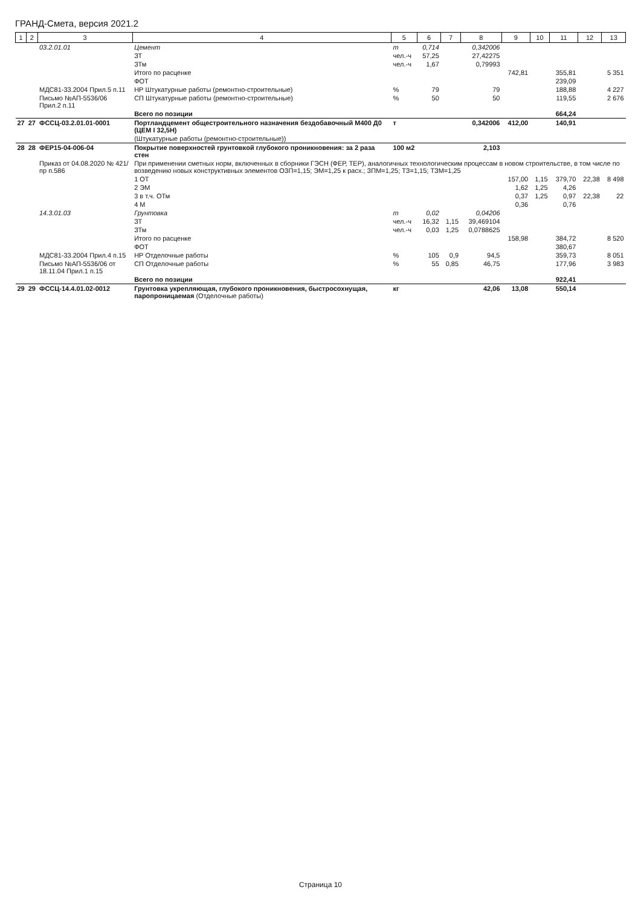ГРАНД-Смета, версия 2021.2
| 1 | 2 | 3 | 4 | 5 | 6 | 7 | 8 | 9 | 10 | 11 | 12 | 13 |
| --- | --- | --- | --- | --- | --- | --- | --- | --- | --- | --- | --- | --- |
| | | 03.2.01.01 | Цемент | т | 0,714 | | 0,342006 | | | | | |
| | | | ЗТ | чел.-ч | 57,25 | | 27,42275 | | | | | |
| | | | ЗТм | чел.-ч | 1,67 | | 0,79993 | | | | | |
| | | | Итого по расценке | | | | | 742,81 | | 355,81 | | 5 351 |
| | | | ФОТ | | | | | | | 239,09 | | |
| | | МДС81-33.2004 Прил.5 п.11 | НР Штукатурные работы (ремонтно-строительные) | % | 79 | | 79 | | | 188,88 | | 4 227 |
| | | Письмо №АП-5536/06 Прил.2 п.11 | СП Штукатурные работы (ремонтно-строительные) | % | 50 | | 50 | | | 119,55 | | 2 676 |
| | | | Всего по позиции | | | | | | | 664,24 | | |
| 27 | 27 | ФССЦ-03.2.01.01-0001 | Портландцемент общестроительного назначения бездобавочный М400 Д0 (ЦЕМ I 32,5Н) | т | | | 0,342006 | 412,00 | | 140,91 | | |
| | | | (Штукатурные работы (ремонтно-строительные)) | | | | | | | | | |
| 28 | 28 | ФЕР15-04-006-04 | Покрытие поверхностей грунтовкой глубокого проникновения: за 2 раза стен | 100 м2 | | | 2,103 | | | | | |
| | | Приказ от 04.08.2020 № 421/пр п.586 | При применении сметных норм, включенных в сборники ГЭСН (ФЕР, ТЕР), аналогичных технологическим процессам в новом строительстве, в том числе по возведению новых конструктивных элементов ОЗП=1,15; ЭМ=1,25 к расх.; ЗПМ=1,25; ТЗ=1,15; ТЗМ=1,25 | | | | | | | | | |
| | | | 1 ОТ | | | | | 157,00 | 1,15 | 379,70 | 22,38 | 8 498 |
| | | | 2 ЭМ | | | | | 1,62 | 1,25 | 4,26 | | |
| | | | 3 в т.ч. ОТм | | | | | 0,37 | 1,25 | 0,97 | 22,38 | 22 |
| | | | 4 М | | | | | 0,36 | | 0,76 | | |
| | | 14.3.01.03 | Грунтовка | т | 0,02 | | 0,04206 | | | | | |
| | | | ЗТ | чел.-ч | 16,32 | 1,15 | 39,469104 | | | | | |
| | | | ЗТм | чел.-ч | 0,03 | 1,25 | 0,0788625 | | | | | |
| | | | Итого по расценке | | | | | 158,98 | | 384,72 | | 8 520 |
| | | | ФОТ | | | | | | | 380,67 | | |
| | | МДС81-33.2004 Прил.4 п.15 | НР Отделочные работы | % | 105 | 0,9 | 94,5 | | | 359,73 | | 8 051 |
| | | Письмо №АП-5536/06 от 18.11.04 Прил.1 п.15 | СП Отделочные работы | % | 55 | 0,85 | 46,75 | | | 177,96 | | 3 983 |
| | | | Всего по позиции | | | | | | | 922,41 | | |
| 29 | 29 | ФССЦ-14.4.01.02-0012 | Грунтовка укрепляющая, глубокого проникновения, быстросохнущая, паропроницаемая (Отделочные работы) | кг | | | 42,06 | 13,08 | | 550,14 | | |
Страница 10